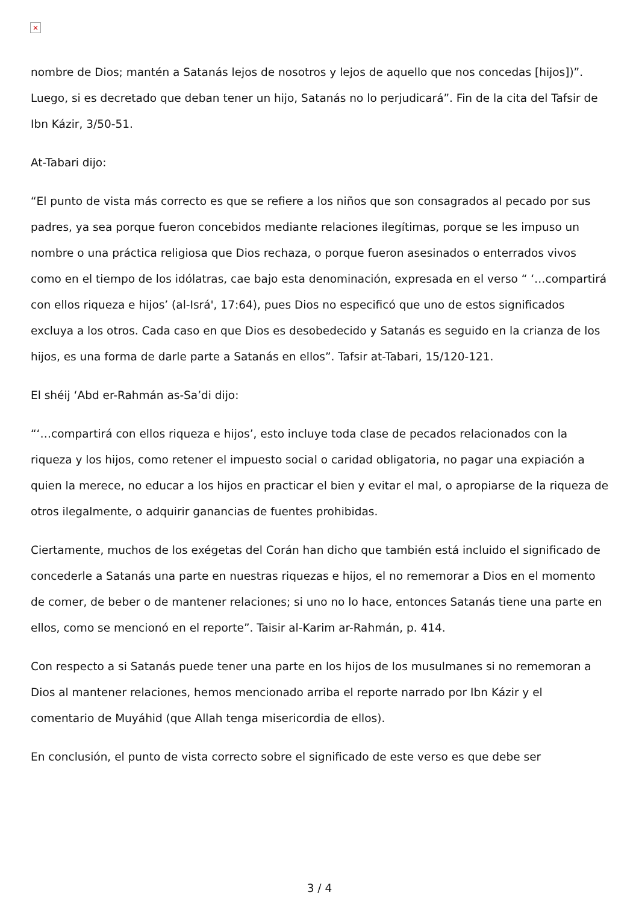×
nombre de Dios; mantén a Satanás lejos de nosotros y lejos de aquello que nos concedas [hijos])”. Luego, si es decretado que deban tener un hijo, Satanás no lo perjudicará”. Fin de la cita del Tafsir de Ibn Kázir, 3/50-51.
At-Tabari dijo:
“El punto de vista más correcto es que se refiere a los niños que son consagrados al pecado por sus padres, ya sea porque fueron concebidos mediante relaciones ilegítimas, porque se les impuso un nombre o una práctica religiosa que Dios rechaza, o porque fueron asesinados o enterrados vivos como en el tiempo de los idólatras, cae bajo esta denominación, expresada en el verso “ ‘…compartirá con ellos riqueza e hijos’ (al-Isrá', 17:64), pues Dios no especificó que uno de estos significados excluya a los otros. Cada caso en que Dios es desobedecido y Satanás es seguido en la crianza de los hijos, es una forma de darle parte a Satanás en ellos”. Tafsir at-Tabari, 15/120-121.
El shéij ‘Abd er-Rahmán as-Sa’di dijo:
“‘…compartirá con ellos riqueza e hijos’, esto incluye toda clase de pecados relacionados con la riqueza y los hijos, como retener el impuesto social o caridad obligatoria, no pagar una expiación a quien la merece, no educar a los hijos en practicar el bien y evitar el mal, o apropiarse de la riqueza de otros ilegalmente, o adquirir ganancias de fuentes prohibidas.
Ciertamente, muchos de los exégetas del Corán han dicho que también está incluido el significado de concederle a Satanás una parte en nuestras riquezas e hijos, el no rememorar a Dios en el momento de comer, de beber o de mantener relaciones; si uno no lo hace, entonces Satanás tiene una parte en ellos, como se mencionó en el reporte”. Taisir al-Karim ar-Rahmán, p. 414.
Con respecto a si Satanás puede tener una parte en los hijos de los musulmanes si no rememoran a Dios al mantener relaciones, hemos mencionado arriba el reporte narrado por Ibn Kázir y el comentario de Muyáhid (que Allah tenga misericordia de ellos).
En conclusión, el punto de vista correcto sobre el significado de este verso es que debe ser
3 / 4